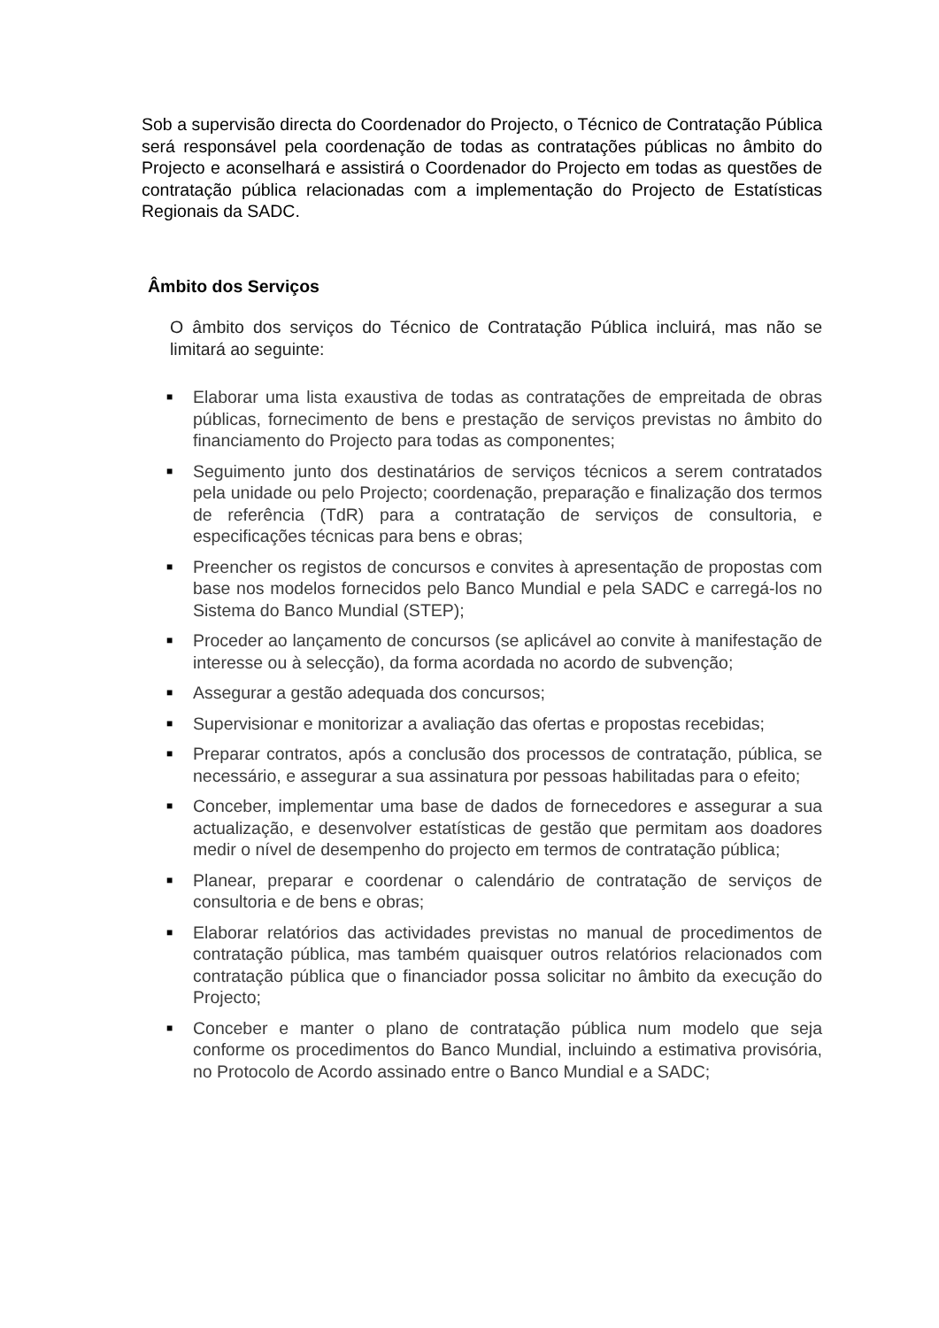Sob a supervisão directa do Coordenador do Projecto, o Técnico de Contratação Pública será responsável pela coordenação de todas as contratações públicas no âmbito do Projecto e aconselhará e assistirá o Coordenador do Projecto em todas as questões de contratação pública relacionadas com a implementação do Projecto de Estatísticas Regionais da SADC.
Âmbito dos Serviços
O âmbito dos serviços do Técnico de Contratação Pública incluirá, mas não se limitará ao seguinte:
■ Elaborar uma lista exaustiva de todas as contratações de empreitada de obras públicas, fornecimento de bens e prestação de serviços previstas no âmbito do financiamento do Projecto para todas as componentes;
■ Seguimento junto dos destinatários de serviços técnicos a serem contratados pela unidade ou pelo Projecto; coordenação, preparação e finalização dos termos de referência (TdR) para a contratação de serviços de consultoria, e especificações técnicas para bens e obras;
■ Preencher os registos de concursos e convites à apresentação de propostas com base nos modelos fornecidos pelo Banco Mundial e pela SADC e carregá-los no Sistema do Banco Mundial (STEP);
■ Proceder ao lançamento de concursos (se aplicável ao convite à manifestação de interesse ou à selecção), da forma acordada no acordo de subvenção;
■ Assegurar a gestão adequada dos concursos;
■ Supervisionar e monitorizar a avaliação das ofertas e propostas recebidas;
■ Preparar contratos, após a conclusão dos processos de contratação, pública, se necessário, e assegurar a sua assinatura por pessoas habilitadas para o efeito;
■ Conceber, implementar uma base de dados de fornecedores e assegurar a sua actualização, e desenvolver estatísticas de gestão que permitam aos doadores medir o nível de desempenho do projecto em termos de contratação pública;
■ Planear, preparar e coordenar o calendário de contratação de serviços de consultoria e de bens e obras;
■ Elaborar relatórios das actividades previstas no manual de procedimentos de contratação pública, mas também quaisquer outros relatórios relacionados com contratação pública que o financiador possa solicitar no âmbito da execução do Projecto;
■ Conceber e manter o plano de contratação pública num modelo que seja conforme os procedimentos do Banco Mundial, incluindo a estimativa provisória, no Protocolo de Acordo assinado entre o Banco Mundial e a SADC;